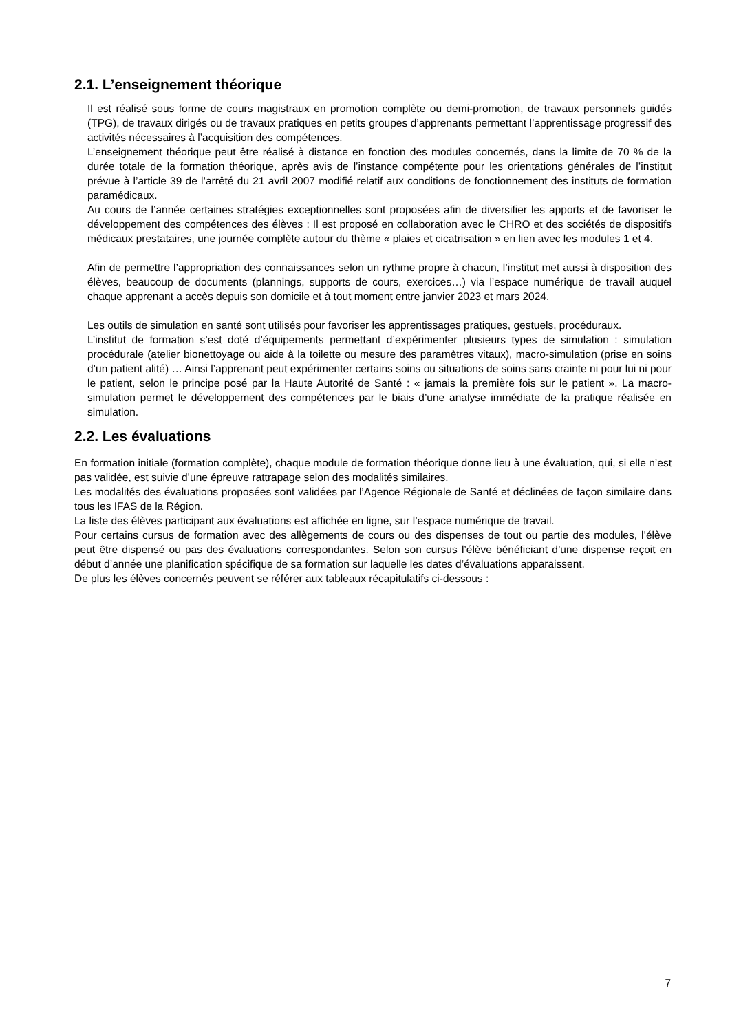2.1. L’enseignement théorique
Il est réalisé sous forme de cours magistraux en promotion complète ou demi-promotion, de travaux personnels guidés (TPG), de travaux dirigés ou de travaux pratiques en petits groupes d’apprenants permettant l’apprentissage progressif des activités nécessaires à l’acquisition des compétences.
L’enseignement théorique peut être réalisé à distance en fonction des modules concernés, dans la limite de 70 % de la durée totale de la formation théorique, après avis de l’instance compétente pour les orientations générales de l’institut prévue à l’article 39 de l’arrêté du 21 avril 2007 modifié relatif aux conditions de fonctionnement des instituts de formation paramédicaux.
Au cours de l’année certaines stratégies exceptionnelles sont proposées afin de diversifier les apports et de favoriser le développement des compétences des élèves : Il est proposé en collaboration avec le CHRO et des sociétés de dispositifs médicaux prestataires, une journée complète autour du thème « plaies et cicatrisation » en lien avec les modules 1 et 4.
Afin de permettre l’appropriation des connaissances selon un rythme propre à chacun, l’institut met aussi à disposition des élèves, beaucoup de documents (plannings, supports de cours, exercices…) via l’espace numérique de travail auquel chaque apprenant a accès depuis son domicile et à tout moment entre janvier 2023 et mars 2024.
Les outils de simulation en santé sont utilisés pour favoriser les apprentissages pratiques, gestuels, procéduraux.
L’institut de formation s’est doté d’équipements permettant d’expérimenter plusieurs types de simulation : simulation procédurale (atelier bionettoyage ou aide à la toilette ou mesure des paramètres vitaux), macro-simulation (prise en soins d’un patient alité) … Ainsi l’apprenant peut expérimenter certains soins ou situations de soins sans crainte ni pour lui ni pour le patient, selon le principe posé par la Haute Autorité de Santé : « jamais la première fois sur le patient ». La macro-simulation permet le développement des compétences par le biais d’une analyse immédiate de la pratique réalisée en simulation.
2.2. Les évaluations
En formation initiale (formation complète), chaque module de formation théorique donne lieu à une évaluation, qui, si elle n’est pas validée, est suivie d’une épreuve rattrapage selon des modalités similaires.
Les modalités des évaluations proposées sont validées par l’Agence Régionale de Santé et déclinées de façon similaire dans tous les IFAS de la Région.
La liste des élèves participant aux évaluations est affichée en ligne, sur l’espace numérique de travail.
Pour certains cursus de formation avec des allègements de cours ou des dispenses de tout ou partie des modules, l’élève peut être dispensé ou pas des évaluations correspondantes. Selon son cursus l’élève bénéficiant d’une dispense reçoit en début d’année une planification spécifique de sa formation sur laquelle les dates d’évaluations apparaissent.
De plus les élèves concernés peuvent se référer aux tableaux récapitulatifs ci-dessous :
7